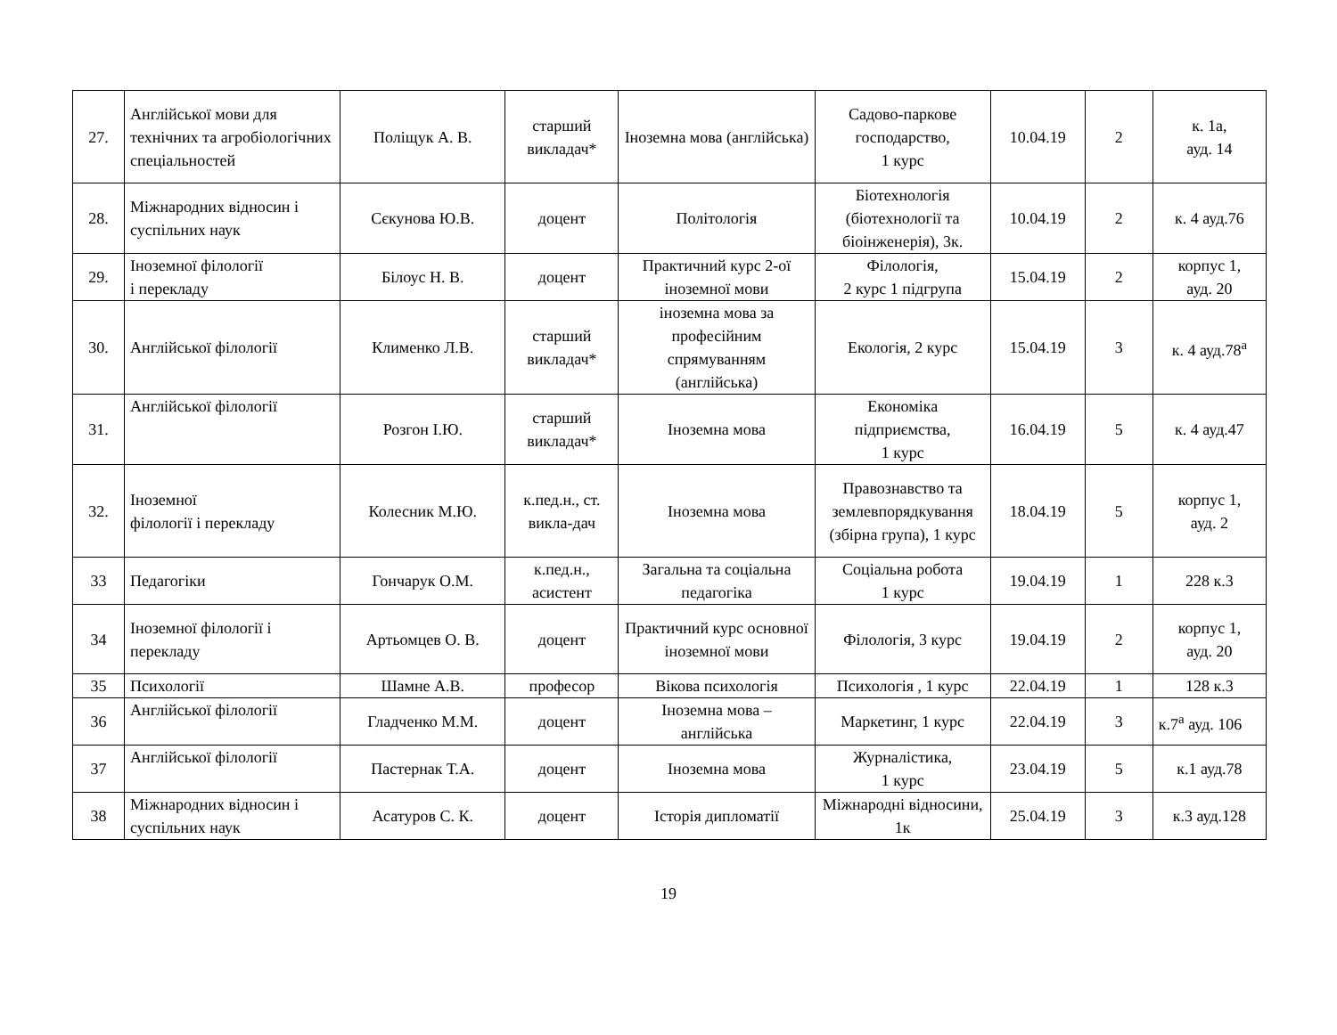| 27. | Англійської мови для технічних та агробіологічних спеціальностей | Поліщук А. В. | старший викладач* | Іноземна мова (англійська) | Садово-паркове господарство, 1 курс | 10.04.19 | 2 | к. 1а, ауд. 14 |
| 28. | Міжнародних відносин і суспільних наук | Сєкунова Ю.В. | доцент | Політологія | Біотехнологія (біотехнології та біоінженерія), 3к. | 10.04.19 | 2 | к. 4 ауд.76 |
| 29. | Іноземної філології і перекладу | Білоус Н. В. | доцент | Практичний курс 2-ої іноземної мови | Філологія, 2 курс 1 підгрупа | 15.04.19 | 2 | корпус 1, ауд. 20 |
| 30. | Англійської філології | Клименко Л.В. | старший викладач* | іноземна мова за професійним спрямуванням (англійська) | Екологія, 2 курс | 15.04.19 | 3 | к. 4 ауд.78<sup>а</sup> |
| 31. | Англійської філології | Розгон І.Ю. | старший викладач* | Іноземна мова | Економіка підприємства, 1 курс | 16.04.19 | 5 | к. 4 ауд.47 |
| 32. | Іноземної філології і перекладу | Колесник М.Ю. | к.пед.н., ст. викла-дач | Іноземна мова | Правознавство та землевпорядкування (збірна група), 1 курс | 18.04.19 | 5 | корпус 1, ауд. 2 |
| 33 | Педагогіки | Гончарук О.М. | к.пед.н., асистент | Загальна та соціальна педагогіка | Соціальна робота 1 курс | 19.04.19 | 1 | 228 к.3 |
| 34 | Іноземної філології і перекладу | Артьомцев О. В. | доцент | Практичний курс основної іноземної мови | Філологія, 3 курс | 19.04.19 | 2 | корпус 1, ауд. 20 |
| 35 | Психології | Шамне А.В. | професор | Вікова психологія | Психологія , 1 курс | 22.04.19 | 1 | 128 к.3 |
| 36 | Англійської філології | Гладченко М.М. | доцент | Іноземна мова – англійська | Маркетинг, 1 курс | 22.04.19 | 3 | к.7<sup>а</sup> ауд. 106 |
| 37 | Англійської філології | Пастернак Т.А. | доцент | Іноземна мова | Журналістика, 1 курс | 23.04.19 | 5 | к.1 ауд.78 |
| 38 | Міжнародних відносин і суспільних наук | Асатуров С. К. | доцент | Історія дипломатії | Міжнародні відносини, 1к | 25.04.19 | 3 | к.3 ауд.128 |
19